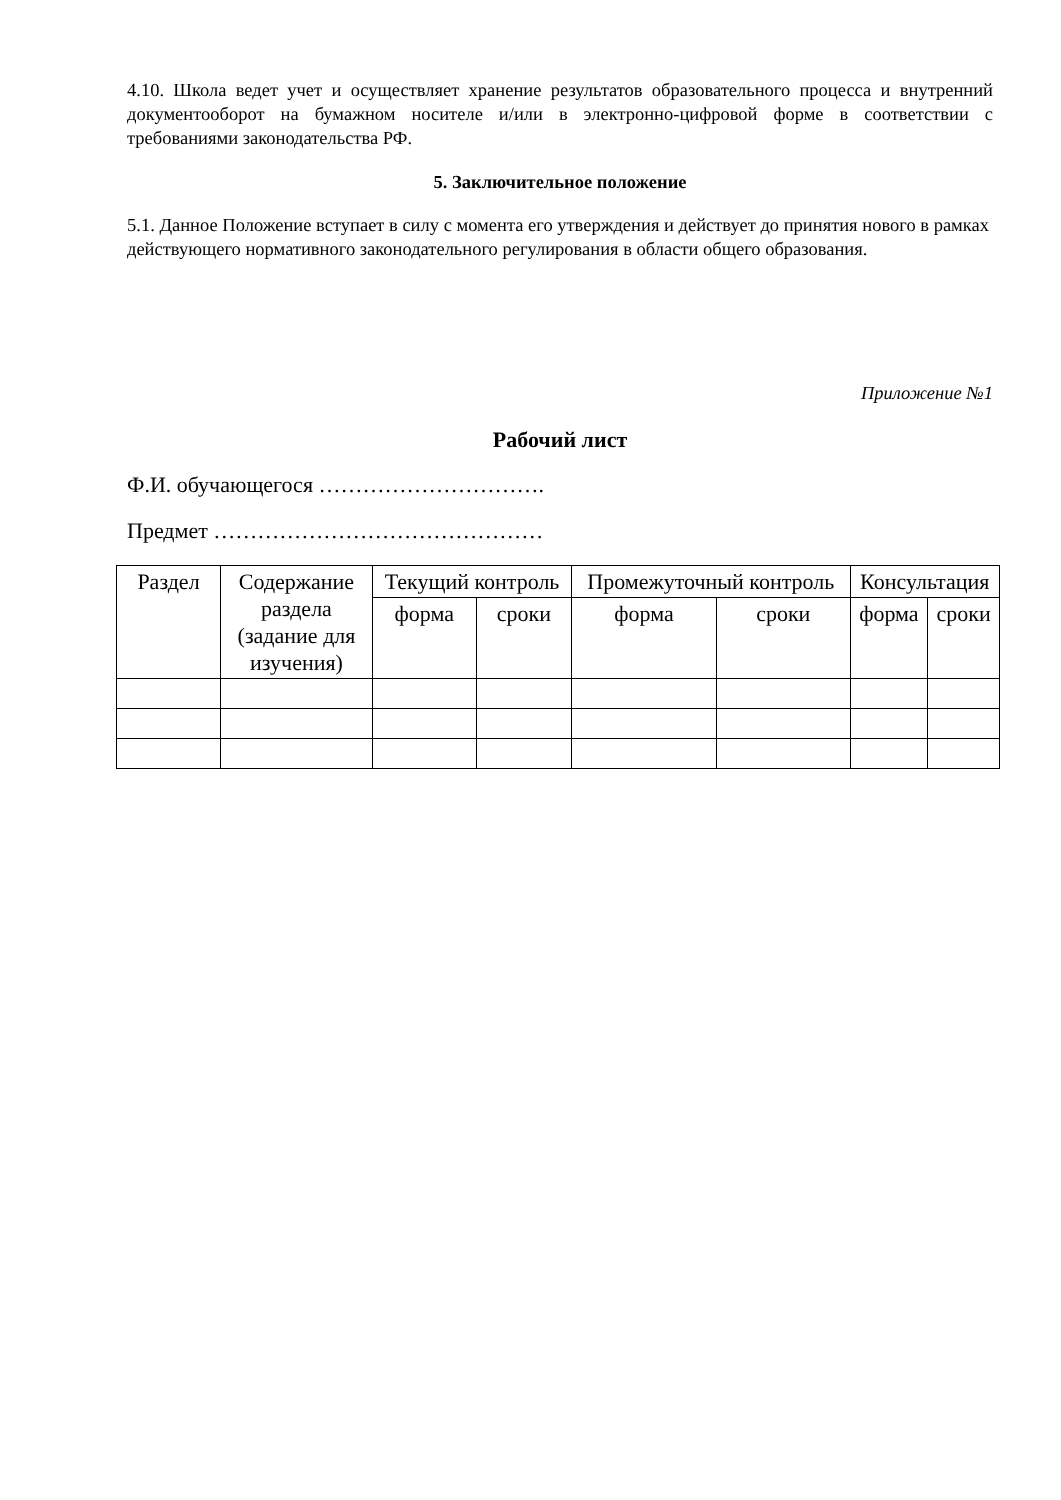4.10. Школа ведет учет и осуществляет хранение результатов образовательного процесса и внутренний документооборот на бумажном носителе и/или в электронно-цифровой форме в соответствии с требованиями законодательства РФ.
5. Заключительное положение
5.1. Данное Положение вступает в силу с момента его утверждения и действует до принятия нового в рамках действующего нормативного законодательного регулирования в области общего образования.
Приложение №1
Рабочий лист
Ф.И. обучающегося ………………………….
Предмет ………………………………………
| Раздел | Содержание раздела (задание для изучения) | Текущий контроль | | Промежуточный контроль | | Консультация | |
| --- | --- | --- | --- | --- | --- | --- | --- |
| | | форма | сроки | форма | сроки | форма | сроки |